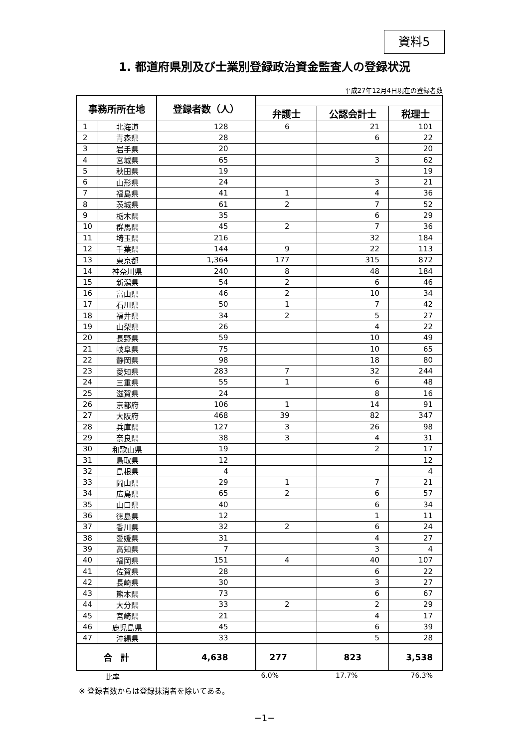資料5
1. 都道府県別及び士業別登録政治資金監査人の登録状況
平成27年12月4日現在の登録者数
| 事務所所在地 | | 登録者数（人） | | | |
| --- | --- | --- | --- | --- | --- |
| | | | 弁護士 | 公認会計士 | 税理士 |
| 1 | 北海道 | 128 | 6 | 21 | 101 |
| 2 | 青森県 | 28 | | 6 | 22 |
| 3 | 岩手県 | 20 | | | 20 |
| 4 | 宮城県 | 65 | | 3 | 62 |
| 5 | 秋田県 | 19 | | | 19 |
| 6 | 山形県 | 24 | | 3 | 21 |
| 7 | 福島県 | 41 | 1 | 4 | 36 |
| 8 | 茨城県 | 61 | 2 | 7 | 52 |
| 9 | 栃木県 | 35 | | 6 | 29 |
| 10 | 群馬県 | 45 | 2 | 7 | 36 |
| 11 | 埼玉県 | 216 | | 32 | 184 |
| 12 | 千葉県 | 144 | 9 | 22 | 113 |
| 13 | 東京都 | 1,364 | 177 | 315 | 872 |
| 14 | 神奈川県 | 240 | 8 | 48 | 184 |
| 15 | 新潟県 | 54 | 2 | 6 | 46 |
| 16 | 富山県 | 46 | 2 | 10 | 34 |
| 17 | 石川県 | 50 | 1 | 7 | 42 |
| 18 | 福井県 | 34 | 2 | 5 | 27 |
| 19 | 山梨県 | 26 | | 4 | 22 |
| 20 | 長野県 | 59 | | 10 | 49 |
| 21 | 岐阜県 | 75 | | 10 | 65 |
| 22 | 静岡県 | 98 | | 18 | 80 |
| 23 | 愛知県 | 283 | 7 | 32 | 244 |
| 24 | 三重県 | 55 | 1 | 6 | 48 |
| 25 | 滋賀県 | 24 | | 8 | 16 |
| 26 | 京都府 | 106 | 1 | 14 | 91 |
| 27 | 大阪府 | 468 | 39 | 82 | 347 |
| 28 | 兵庫県 | 127 | 3 | 26 | 98 |
| 29 | 奈良県 | 38 | 3 | 4 | 31 |
| 30 | 和歌山県 | 19 | | 2 | 17 |
| 31 | 鳥取県 | 12 | | | 12 |
| 32 | 島根県 | 4 | | | 4 |
| 33 | 岡山県 | 29 | 1 | 7 | 21 |
| 34 | 広島県 | 65 | 2 | 6 | 57 |
| 35 | 山口県 | 40 | | 6 | 34 |
| 36 | 徳島県 | 12 | | 1 | 11 |
| 37 | 香川県 | 32 | 2 | 6 | 24 |
| 38 | 愛媛県 | 31 | | 4 | 27 |
| 39 | 高知県 | 7 | | 3 | 4 |
| 40 | 福岡県 | 151 | 4 | 40 | 107 |
| 41 | 佐賀県 | 28 | | 6 | 22 |
| 42 | 長崎県 | 30 | | 3 | 27 |
| 43 | 熊本県 | 73 | | 6 | 67 |
| 44 | 大分県 | 33 | 2 | 2 | 29 |
| 45 | 宮崎県 | 21 | | 4 | 17 |
| 46 | 鹿児島県 | 45 | | 6 | 39 |
| 47 | 沖縄県 | 33 | | 5 | 28 |
| 合 計 | | 4,638 | 277 | 823 | 3,538 |
比率 6.0% 17.7% 76.3%
※ 登録者数からは登録抹消者を除いてある。
−1−